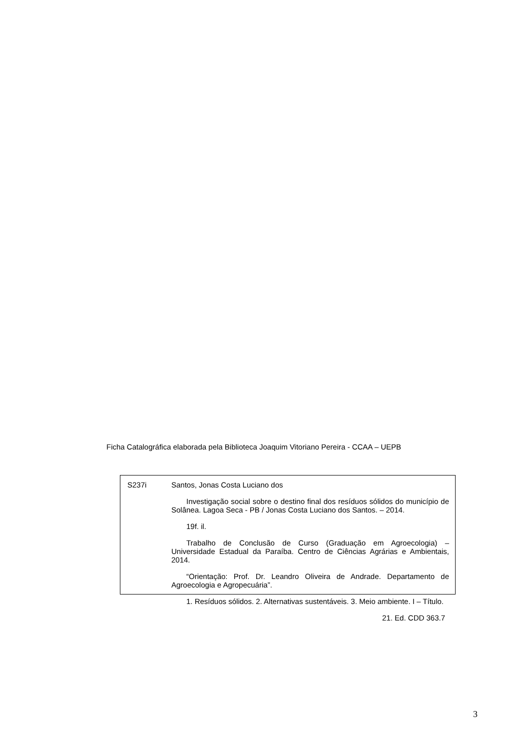Ficha Catalográfica elaborada pela Biblioteca Joaquim Vitoriano Pereira - CCAA – UEPB
S237i
Santos, Jonas Costa Luciano dos
Investigação social sobre o destino final dos resíduos sólidos do município de Solânea. Lagoa Seca - PB / Jonas Costa Luciano dos Santos. – 2014.
19f. il.
Trabalho de Conclusão de Curso (Graduação em Agroecologia) – Universidade Estadual da Paraíba. Centro de Ciências Agrárias e Ambientais, 2014.
“Orientação: Prof. Dr. Leandro Oliveira de Andrade. Departamento de Agroecologia e Agropecuária”.
1. Resíduos sólidos. 2. Alternativas sustentáveis. 3. Meio ambiente. I – Título.
21. Ed. CDD 363.7
3